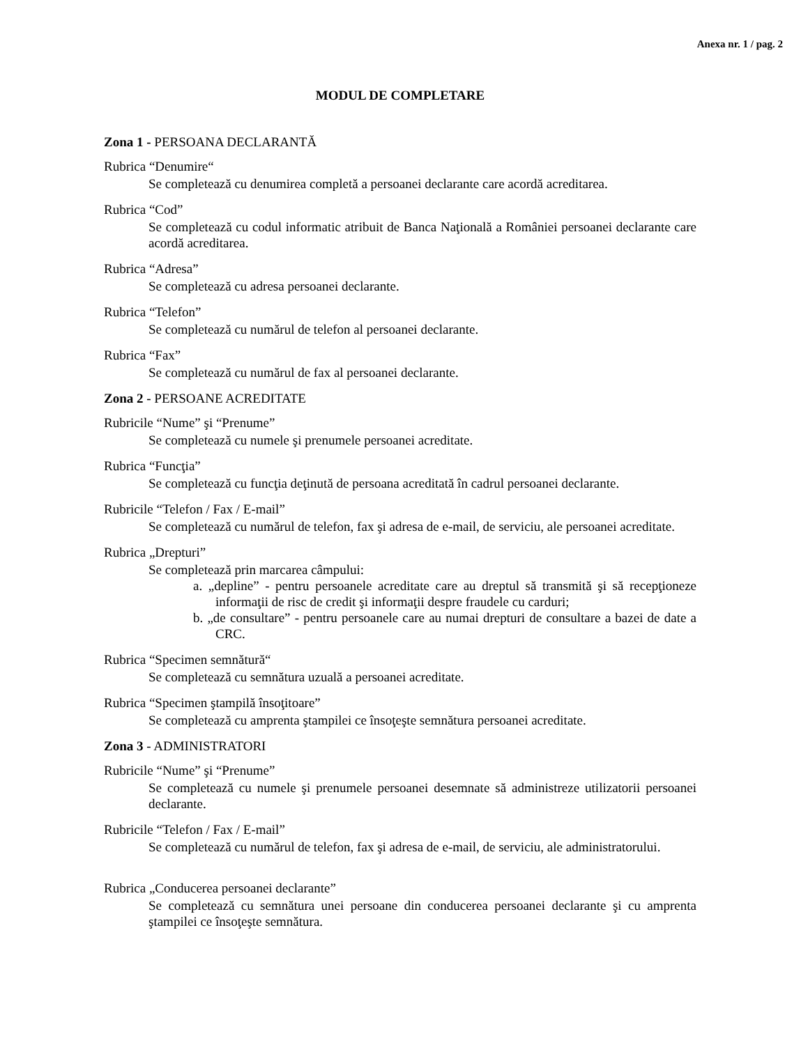Anexa nr. 1 / pag. 2
MODUL DE COMPLETARE
Zona 1 - PERSOANA DECLARANTĂ
Rubrica “Denumire“
Se completează cu denumirea completă a persoanei declarante care acordă acreditarea.
Rubrica “Cod”
Se completează cu codul informatic atribuit de Banca Naţională a României persoanei declarante care acordă acreditarea.
Rubrica “Adresa”
Se completează cu adresa persoanei declarante.
Rubrica “Telefon”
Se completează cu numărul de telefon al persoanei declarante.
Rubrica “Fax”
Se completează cu numărul de fax al persoanei declarante.
Zona 2 - PERSOANE ACREDITATE
Rubricile “Nume” şi “Prenume”
Se completează cu numele şi prenumele persoanei acreditate.
Rubrica “Funcţia”
Se completează cu funcţia deţinută de persoana acreditată în cadrul persoanei declarante.
Rubricile “Telefon / Fax / E-mail”
Se completează cu numărul de telefon, fax şi adresa de e-mail, de serviciu, ale persoanei acreditate.
Rubrica „Drepturi”
Se completează prin marcarea câmpului:
a. „depline” - pentru persoanele acreditate care au dreptul să transmită şi să recepţioneze informaţii de risc de credit şi informaţii despre fraudele cu carduri;
b. „de consultare” - pentru persoanele care au numai drepturi de consultare a bazei de date a CRC.
Rubrica “Specimen semnătură“
Se completează cu semnătura uzuală a persoanei acreditate.
Rubrica “Specimen ştampilă însoţitoare”
Se completează cu amprenta ştampilei ce însoţeşte semnătura persoanei acreditate.
Zona 3 - ADMINISTRATORI
Rubricile “Nume” şi “Prenume”
Se completează cu numele şi prenumele persoanei desemnate să administreze utilizatorii persoanei declarante.
Rubricile “Telefon / Fax / E-mail”
Se completează cu numărul de telefon, fax şi adresa de e-mail, de serviciu, ale administratorului.
Rubrica „Conducerea persoanei declarante”
Se completează cu semnătura unei persoane din conducerea persoanei declarante şi cu amprenta ştampilei ce însoţeşte semnătura.